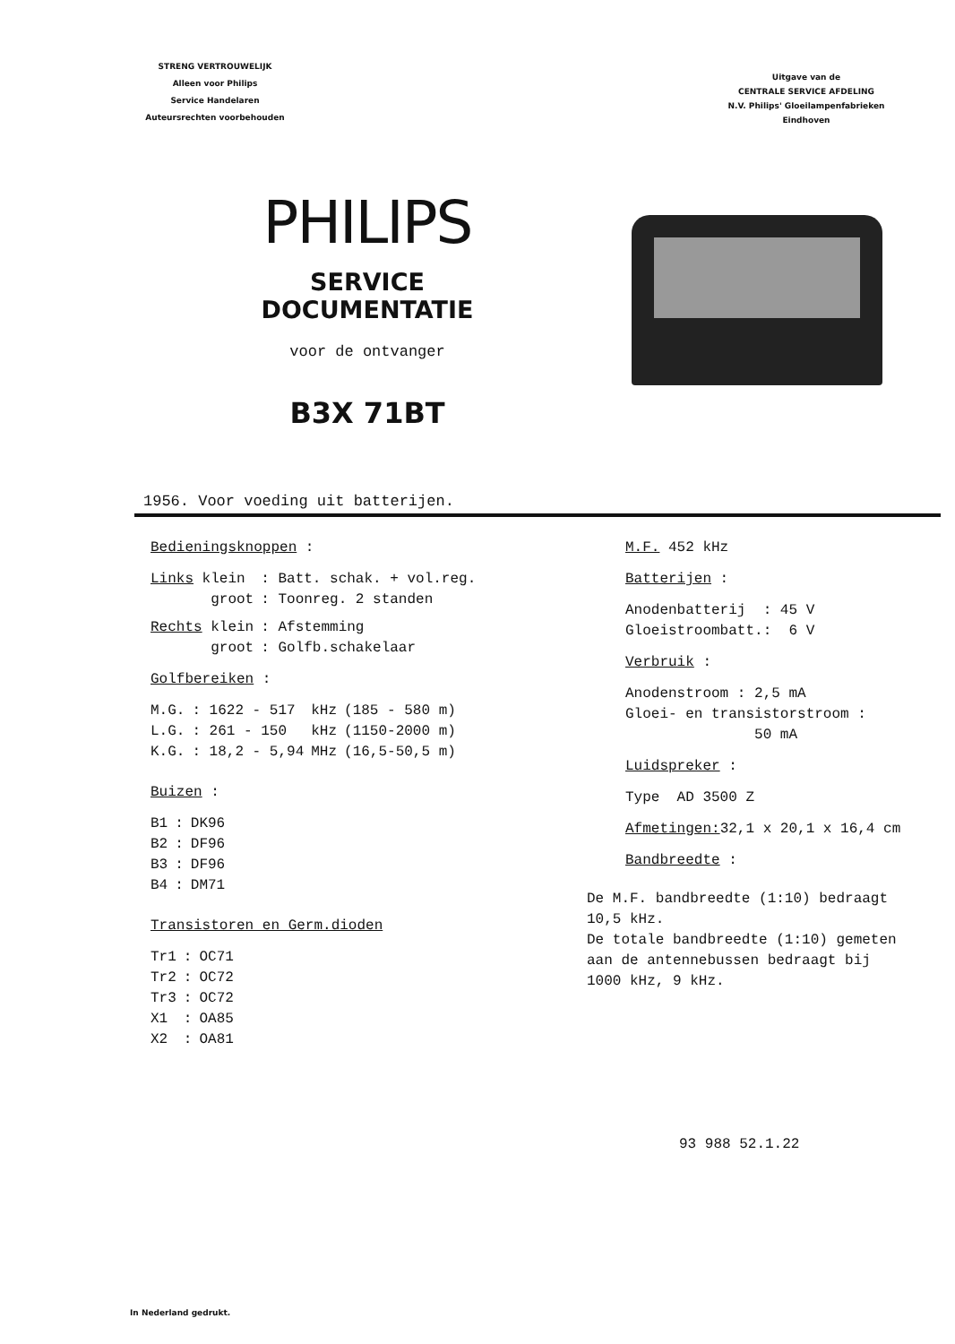STRENG VERTROUWELIJK
Alleen voor Philips
Service Handelaren
Auteursrechten voorbehouden
Uitgave van de
CENTRALE SERVICE AFDELING
N.V. Philips' Gloeilampenfabrieken
Eindhoven
PHILIPS
SERVICE DOCUMENTATIE
voor de ontvanger
B3X 71BT
1956. Voor voeding uit batterijen.
Bedieningsknoppen :
| Links klein | : Batt. schak. + vol.reg. |
| groot | : Toonreg. 2 standen |
| Rechts klein | : Afstemming |
| groot | : Golfb.schakelaar |
Golfbereiken :
| M.G. | : 1622 - 517 | kHz | (185 - 580 m) |
| L.G. | : 261 - 150 | kHz | (1150-2000 m) |
| K.G. | : 18,2 - 5,94 | MHz | (16,5-50,5 m) |
Buizen :
| B1 | : | DK96 |
| B2 | : | DF96 |
| B3 | : | DF96 |
| B4 | : | DM71 |
Transistoren en Germ.dioden
| Tr1 | : | OC71 |
| Tr2 | : | OC72 |
| Tr3 | : | OC72 |
| X1 | : | OA85 |
| X2 | : | OA81 |
M.F. 452 kHz
Batterijen :
Anodenbatterij : 45 V
Gloeistroombatt.: 6 V
Verbruik :
Anodenstroom : 2,5 mA
Gloei- en transistorstroom :
50 mA
Luidspreker :
Type AD 3500 Z
Afmetingen: 32,1 x 20,1 x 16,4 cm
Bandbreedte :
De M.F. bandbreedte (1:10) bedraagt
10,5 kHz.
De totale bandbreedte (1:10) gemeten
aan de antennebussen bedraagt bij
1000 kHz, 9 kHz.
93 988 52.1.22
In Nederland gedrukt.